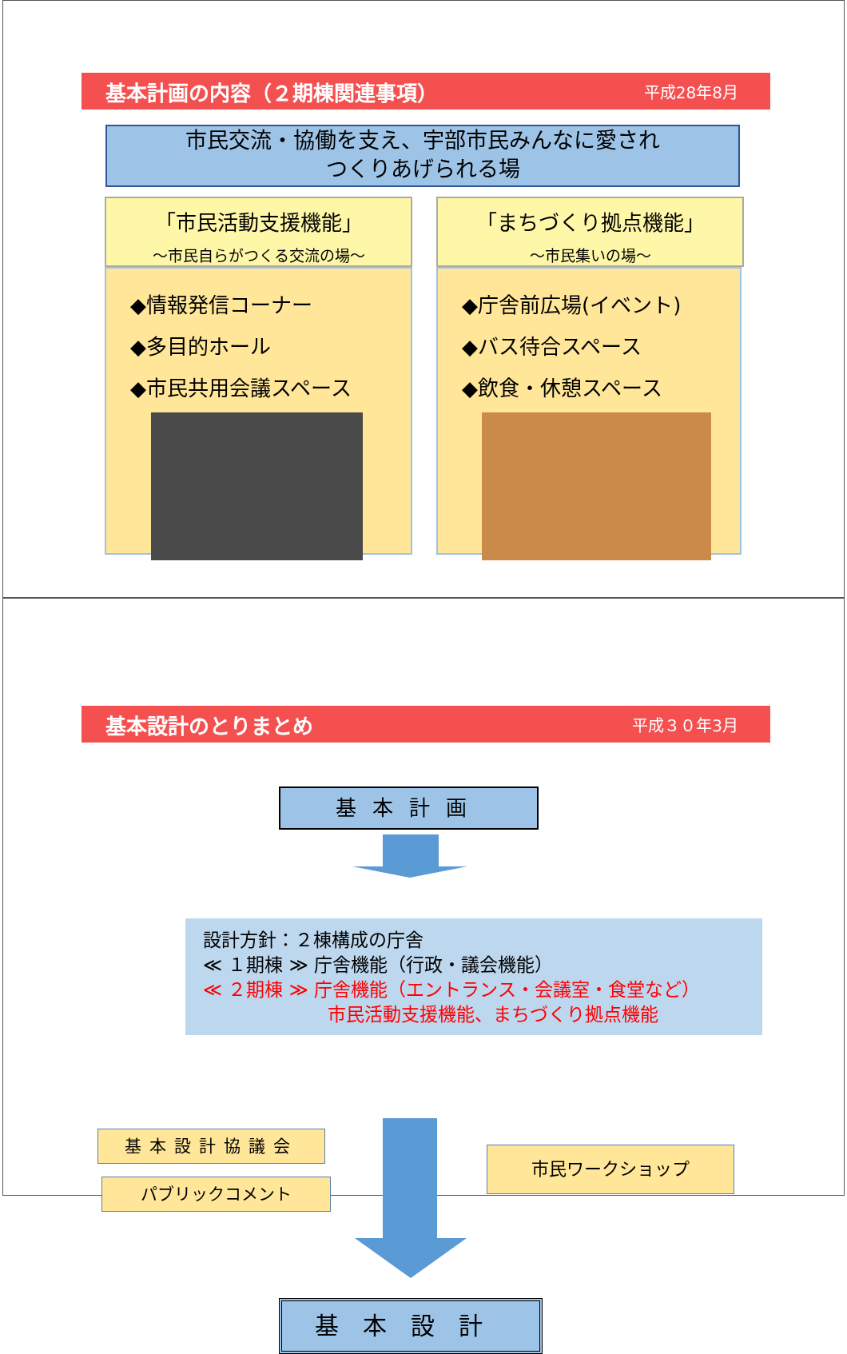基本計画の内容（２期棟関連事項） 平成28年8月
市民交流・協働を支え、宇部市民みんなに愛され
つくりあげられる場
「市民活動支援機能」
～市民自らがつくる交流の場～
◆情報発信コーナー
◆多目的ホール
◆市民共用会議スペース
「まちづくり拠点機能」
～市民集いの場～
◆庁舎前広場(イベント)
◆バス待合スペース
◆飲食・休憩スペース
基本設計のとりまとめ 平成３０年3月
基本計画
設計方針：２棟構成の庁舎
≪ １期棟 ≫ 庁舎機能（行政・議会機能）
≪ ２期棟 ≫ 庁舎機能（エントランス・会議室・食堂など）
市民活動支援機能、まちづくり拠点機能
基本設計協議会
パブリックコメント
市民ワークショップ
基本設計